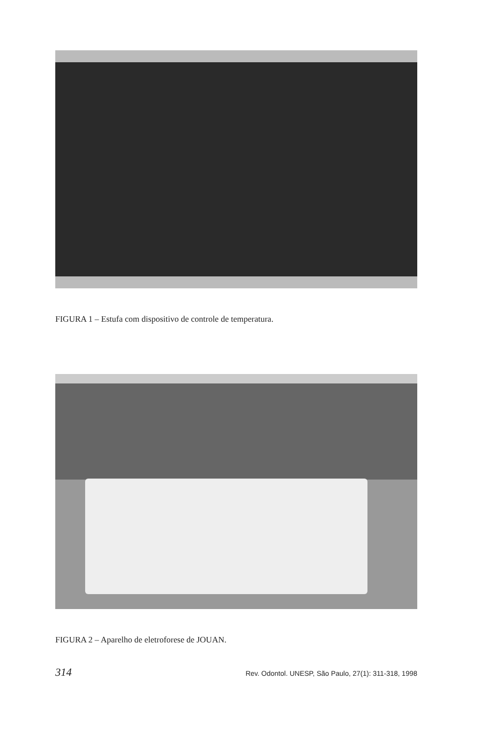FIGURA 1 – Estufa com dispositivo de controle de temperatura.
FIGURA 2 – Aparelho de eletroforese de JOUAN.
314 Rev. Odontol. UNESP, São Paulo, 27(1): 311-318, 1998